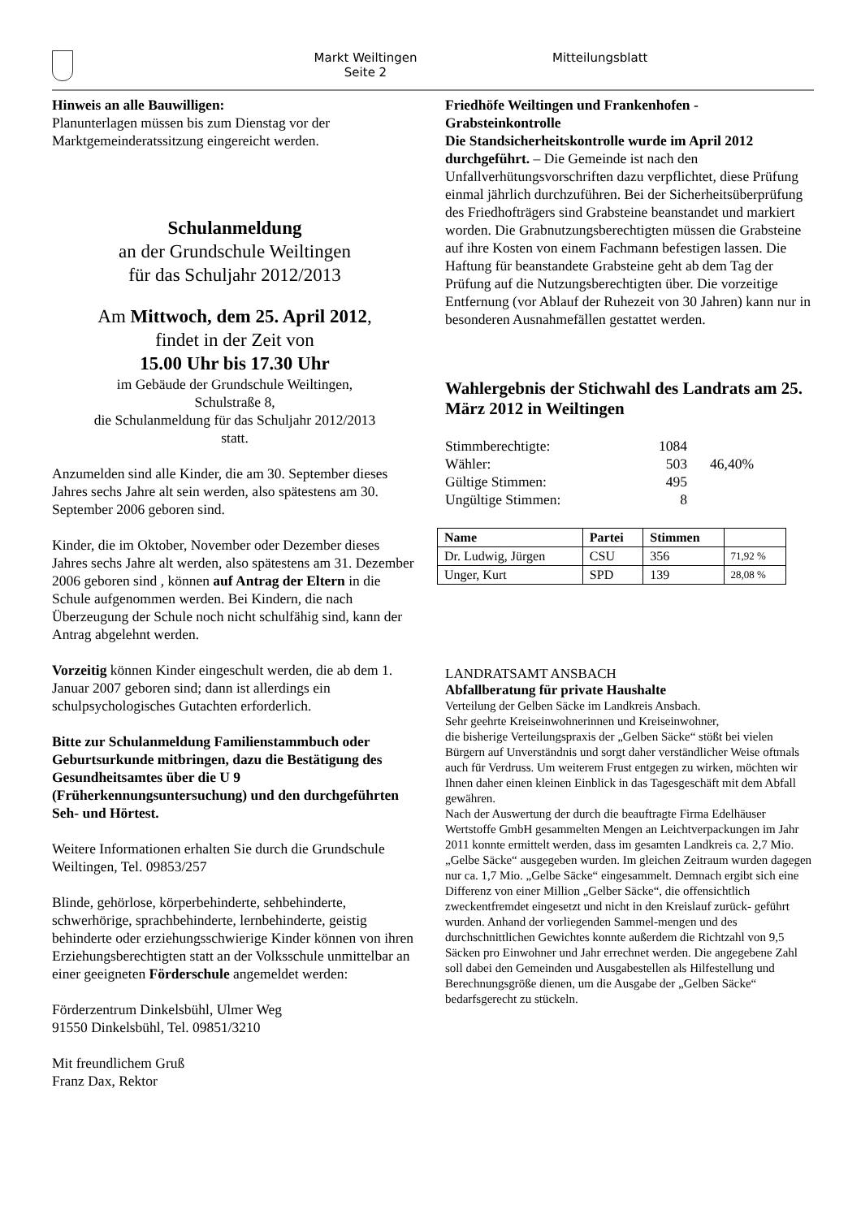Markt Weiltingen
Seite 2
Mitteilungsblatt
Hinweis an alle Bauwilligen:
Planunterlagen müssen bis zum Dienstag vor der Marktgemeinderatssitzung eingereicht werden.
Schulanmeldung
an der Grundschule Weiltingen
für das Schuljahr 2012/2013
Am Mittwoch, dem 25. April 2012,
findet in der Zeit von
15.00 Uhr bis 17.30 Uhr
im Gebäude der Grundschule Weiltingen,
Schulstraße 8,
die Schulanmeldung für das Schuljahr 2012/2013
statt.
Anzumelden sind alle Kinder, die am 30. September dieses Jahres sechs Jahre alt sein werden, also spätestens am 30. September 2006 geboren sind.
Kinder, die im Oktober, November oder Dezember dieses Jahres sechs Jahre alt werden, also spätestens am 31. Dezember 2006 geboren sind , können auf Antrag der Eltern in die Schule aufgenommen werden. Bei Kindern, die nach Überzeugung der Schule noch nicht schulfähig sind, kann der Antrag abgelehnt werden.
Vorzeitig können Kinder eingeschult werden, die ab dem 1. Januar 2007 geboren sind; dann ist allerdings ein schulpsychologisches Gutachten erforderlich.
Bitte zur Schulanmeldung Familienstammbuch oder Geburtsurkunde mitbringen, dazu die Bestätigung des Gesundheitsamtes über die U 9 (Früherkennungsuntersuchung) und den durchgeführten Seh- und Hörtest.
Weitere Informationen erhalten Sie durch die Grundschule Weiltingen, Tel. 09853/257
Blinde, gehörlose, körperbehinderte, sehbehinderte, schwerhörige, sprachbehinderte, lernbehinderte, geistig behinderte oder erziehungsschwierige Kinder können von ihren Erziehungsberechtigten statt an der Volksschule unmittelbar an einer geeigneten Förderschule angemeldet werden:
Förderzentrum Dinkelsbühl, Ulmer Weg
91550 Dinkelsbühl, Tel. 09851/3210
Mit freundlichem Gruß
Franz Dax, Rektor
Friedhöfe Weiltingen und Frankenhofen -
Grabsteinkontrolle
Die Standsicherheitskontrolle wurde im April 2012 durchgeführt. – Die Gemeinde ist nach den Unfallverhütungsvorschriften dazu verpflichtet, diese Prüfung einmal jährlich durchzuführen. Bei der Sicherheitsüberprüfung des Friedhofträgers sind Grabsteine beanstandet und markiert worden. Die Grabnutzungsberechtigten müssen die Grabsteine auf ihre Kosten von einem Fachmann befestigen lassen. Die Haftung für beanstandete Grabsteine geht ab dem Tag der Prüfung auf die Nutzungsberechtigten über. Die vorzeitige Entfernung (vor Ablauf der Ruhezeit von 30 Jahren) kann nur in besonderen Ausnahmefällen gestattet werden.
Wahlergebnis der Stichwahl des Landrats am 25. März 2012 in Weiltingen
| Stimmberechtigte: | 1084 | |
| Wähler: | 503 | 46,40% |
| Gültige Stimmen: | 495 | |
| Ungültige Stimmen: | 8 | |
| Name | Partei | Stimmen | |
| --- | --- | --- | --- |
| Dr. Ludwig, Jürgen | CSU | 356 | 71,92 % |
| Unger, Kurt | SPD | 139 | 28,08 % |
LANDRATSAMT ANSBACH
Abfallberatung für private Haushalte
Verteilung der Gelben Säcke im Landkreis Ansbach.
Sehr geehrte Kreiseinwohnerinnen und Kreiseinwohner,
die bisherige Verteilungspraxis der „Gelben Säcke“ stößt bei vielen Bürgern auf Unverständnis und sorgt daher verständlicher Weise oftmals auch für Verdruss. Um weiterem Frust entgegen zu wirken, möchten wir Ihnen daher einen kleinen Einblick in das Tagesgeschäft mit dem Abfall gewähren.
Nach der Auswertung der durch die beauftragte Firma Edelhäuser Wertstoffe GmbH gesammelten Mengen an Leichtverpackungen im Jahr 2011 konnte ermittelt werden, dass im gesamten Landkreis ca. 2,7 Mio. „Gelbe Säcke“ ausgegeben wurden. Im gleichen Zeitraum wurden dagegen nur ca. 1,7 Mio. „Gelbe Säcke“ eingesammelt. Demnach ergibt sich eine Differenz von einer Million „Gelber Säcke“, die offensichtlich zweckentfremdet eingesetzt und nicht in den Kreislauf zurück- geführt wurden. Anhand der vorliegenden Sammel-mengen und des durchschnittlichen Gewichtes konnte außerdem die Richtzahl von 9,5 Säcken pro Einwohner und Jahr errechnet werden. Die angegebene Zahl soll dabei den Gemeinden und Ausgabestellen als Hilfestellung und Berechnungsgröße dienen, um die Ausgabe der „Gelben Säcke“ bedarfsgerecht zu stückeln.